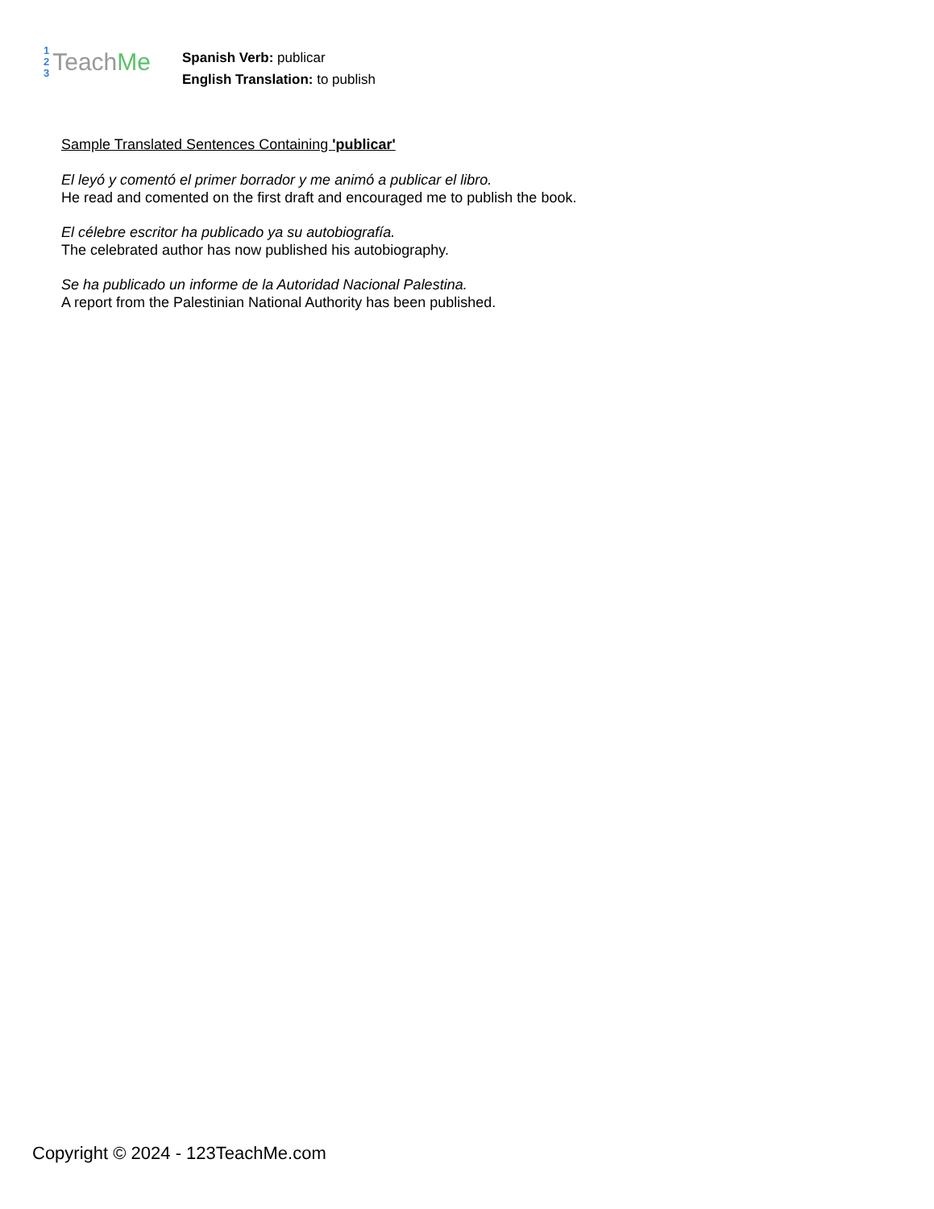1
2
3
Teach Me
Spanish Verb: publicar
English Translation: to publish
Sample Translated Sentences Containing 'publicar'
El leyó y comentó el primer borrador y me animó a publicar el libro.
He read and comented on the first draft and encouraged me to publish the book.
El célebre escritor ha publicado ya su autobiografía.
The celebrated author has now published his autobiography.
Se ha publicado un informe de la Autoridad Nacional Palestina.
A report from the Palestinian National Authority has been published.
Copyright © 2024 - 123TeachMe.com